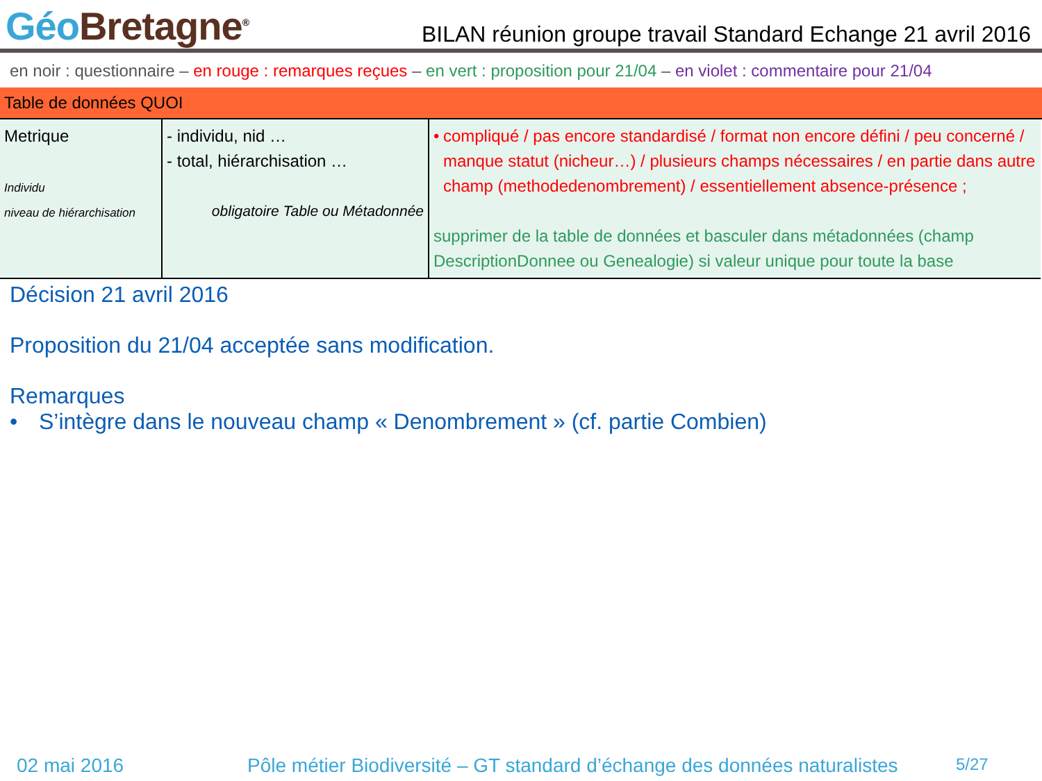Géo Bretagne<sup>®</sup>
BILAN réunion groupe travail Standard Echange 21 avril 2016
en noir : questionnaire – en rouge : remarques reçues – en vert : proposition pour 21/04 – en violet : commentaire pour 21/04
Table de données QUOI
| Metrique Individu niveau de hiérarchisation | - individu, nid … - total, hiérarchisation … obligatoire Table ou Métadonnée | • compliqué / pas encore standardisé / format non encore défini / peu concerné / manque statut (nicheur…) / plusieurs champs nécessaires / en partie dans autre champ (methodedenombrement) / essentiellement absence-présence ; supprimer de la table de données et basculer dans métadonnées (champ DescriptionDonnee ou Genealogie) si valeur unique pour toute la base |
Décision 21 avril 2016
Proposition du 21/04 acceptée sans modification.
Remarques
• S’intègre dans le nouveau champ « Denombrement » (cf. partie Combien)
02 mai 2016 Pôle métier Biodiversité – GT standard d’échange des données naturalistes 5/27